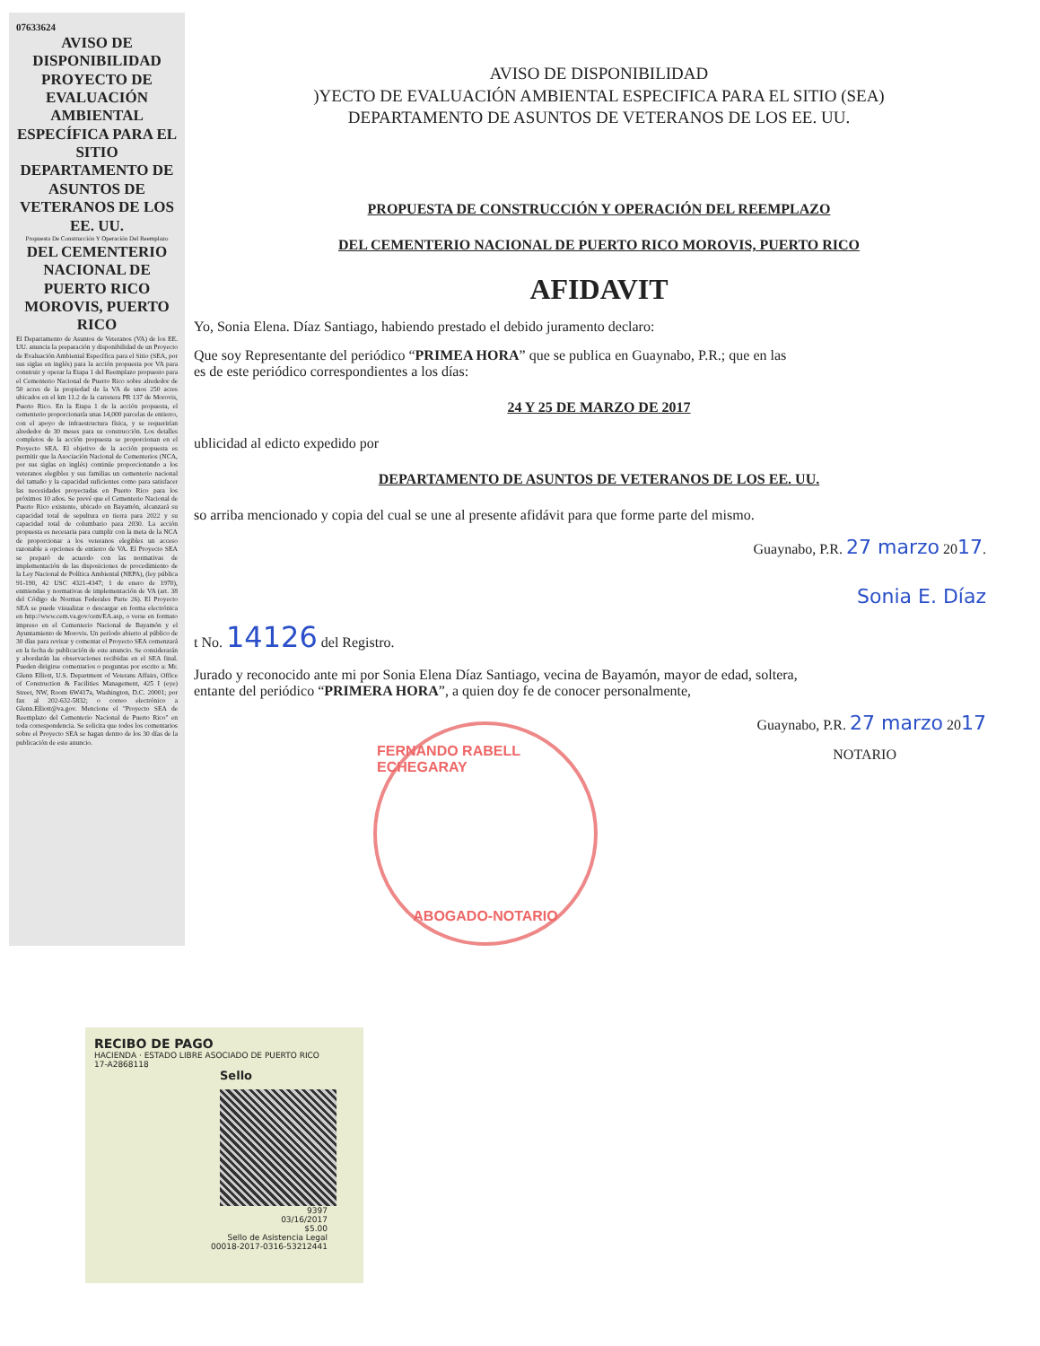07633624
AVISO DE DISPONIBILIDAD PROYECTO DE EVALUACIÓN AMBIENTAL ESPECÍFICA PARA EL SITIO DEPARTAMENTO DE ASUNTOS DE VETERANOS DE LOS EE. UU.
Propuesta De Construcción Y Operación Del Reemplazo
DEL CEMENTERIO NACIONAL DE PUERTO RICO MOROVIS, PUERTO RICO
El Departamento de Asuntos de Veteranos (VA) de los EE. UU. anuncia la preparación y disponibilidad de un Proyecto de Evaluación Ambiental Específica para el Sitio (SEA, por sus siglas en inglés) para la acción propuesta por VA para construir y operar la Etapa 1 del Reemplazo propuesto para el Cementerio Nacional de Puerto Rico sobre alrededor de 50 acres de la propiedad de la VA de unos 250 acres ubicados en el km 11.2 de la carretera PR 137 de Morovis, Puerto Rico. En la Etapa 1 de la acción propuesta, el cementerio proporcionaría unas 14,000 parcelas de entierro, con el apoyo de infraestructura física, y se requerirían alrededor de 30 meses para su construcción. Los detalles completos de la acción propuesta se proporcionan en el Proyecto SEA. El objetivo de la acción propuesta es permitir que la Asociación Nacional de Cementerios (NCA, por sus siglas en inglés) continúe proporcionando a los veteranos elegibles y sus familias un cementerio nacional del tamaño y la capacidad suficientes como para satisfacer las necesidades proyectadas en Puerto Rico para los próximos 10 años. Se prevé que el Cementerio Nacional de Puerto Rico existente, ubicado en Bayamón, alcanzará su capacidad total de sepultura en tierra para 2022 y su capacidad total de columbario para 2030. La acción propuesta es necesaria para cumplir con la meta de la NCA de proporcionar a los veteranos elegibles un acceso razonable a opciones de entierro de VA. El Proyecto SEA se preparó de acuerdo con las normativas de implementación de las disposiciones de procedimiento de la Ley Nacional de Política Ambiental (NEPA), (ley pública 91-190, 42 USC 4321-4347; 1 de enero de 1970), enmiendas y normativas de implementación de VA (art. 38 del Código de Normas Federales Parte 26). El Proyecto SEA se puede visualizar o descargar en forma electrónica en http://www.cem.va.gov/cem/EA.asp, o verse en formato impreso en el Cementerio Nacional de Bayamón y el Ayuntamiento de Morovis. Un período abierto al público de 30 días para revisar y comentar el Proyecto SEA comenzará en la fecha de publicación de este anuncio. Se considerarán y abordarán las observaciones recibidas en el SEA final. Pueden dirigirse comentarios o preguntas por escrito a: Mr. Glenn Elliott, U.S. Department of Veterans Affairs, Office of Construction & Facilities Management, 425 I (eye) Street, NW, Room 6W417a, Washington, D.C. 20001; por fax al 202-632-5832; o correo electrónico a Glenn.Elliott@va.gov. Mencione el "Proyecto SEA de Reemplazo del Cementerio Nacional de Puerto Rico" en toda correspondencia. Se solicita que todos los comentarios sobre el Proyecto SEA se hagan dentro de los 30 días de la publicación de este anuncio.
AVISO DE DISPONIBILIDAD
)YECTO DE EVALUACIÓN AMBIENTAL ESPECIFICA PARA EL SITIO (SEA)
DEPARTAMENTO DE ASUNTOS DE VETERANOS DE LOS EE. UU.
PROPUESTA DE CONSTRUCCIÓN Y OPERACIÓN DEL REEMPLAZO
DEL CEMENTERIO NACIONAL DE PUERTO RICO MOROVIS, PUERTO RICO
AFIDAVIT
Yo, Sonia Elena. Díaz Santiago, habiendo prestado el debido juramento declaro:
Que soy Representante del periódico “PRIMEA HORA” que se publica en Guaynabo, P.R.; que en las
es de este periódico correspondientes a los días:
24 Y 25 DE MARZO DE 2017
ublicidad al edicto expedido por
DEPARTAMENTO DE ASUNTOS DE VETERANOS DE LOS EE. UU.
so arriba mencionado y copia del cual se une al presente afidávit para que forme parte del mismo.
Guaynabo, P.R. 27 marzo 2017.
Sonia E. Díaz
t No. 14126 del Registro.
Jurado y reconocido ante mi por Sonia Elena Díaz Santiago, vecina de Bayamón, mayor de edad, soltera,
entante del periódico “PRIMERA HORA”, a quien doy fe de conocer personalmente,
Guaynabo, P.R. 27 marzo 2017
NOTARIO
FERNANDO RABELL ECHEGARAY
ABOGADO-NOTARIO
RECIBO DE PAGO
HACIENDA · ESTADO LIBRE ASOCIADO DE PUERTO RICO
17-A2868118
Sello
9397
03/16/2017
$5.00
Sello de Asistencia Legal
00018-2017-0316-53212441